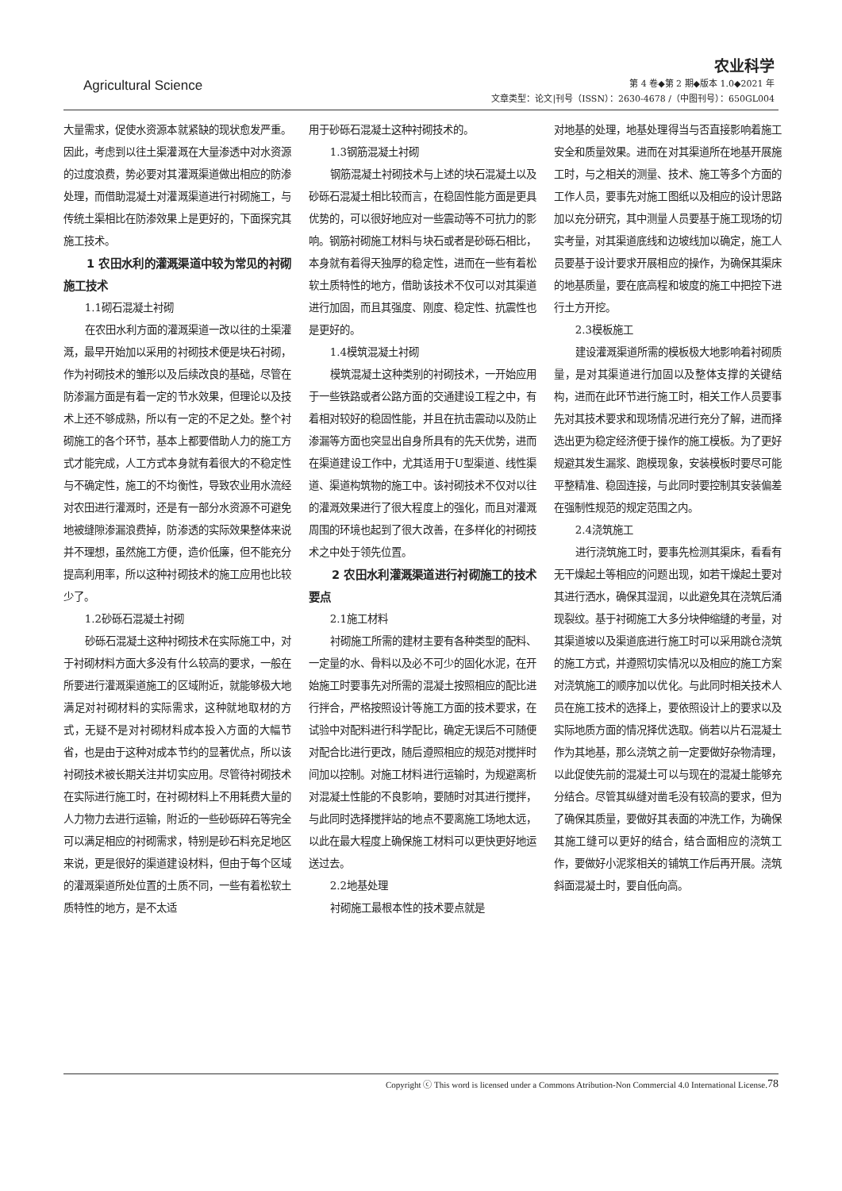Agricultural Science
农业科学
第 4 卷◆第 2 期◆版本 1.0◆2021 年
文章类型：论文|刊号（ISSN）：2630-4678 /（中图刊号）：650GL004
大量需求，促使水资源本就紧缺的现状愈发严重。因此，考虑到以往土渠灌溉在大量渗透中对水资源的过度浪费，势必要对其灌溉渠道做出相应的防渗处理，而借助混凝土对灌溉渠道进行衬砌施工，与传统土渠相比在防渗效果上是更好的，下面探究其施工技术。
1 农田水利的灌溉渠道中较为常见的衬砌施工技术
1.1砌石混凝土衬砌
在农田水利方面的灌溉渠道一改以往的土渠灌溉，最早开始加以采用的衬砌技术便是块石衬砌，作为衬砌技术的雏形以及后续改良的基础，尽管在防渗漏方面是有着一定的节水效果，但理论以及技术上还不够成熟，所以有一定的不足之处。整个衬砌施工的各个环节，基本上都要借助人力的施工方式才能完成，人工方式本身就有着很大的不稳定性与不确定性，施工的不均衡性，导致农业用水流经对农田进行灌溉时，还是有一部分水资源不可避免地被缝隙渗漏浪费掉，防渗透的实际效果整体来说并不理想，虽然施工方便，造价低廉，但不能充分提高利用率，所以这种衬砌技术的施工应用也比较少了。
1.2砂砾石混凝土衬砌
砂砾石混凝土这种衬砌技术在实际施工中，对于衬砌材料方面大多没有什么较高的要求，一般在所要进行灌溉渠道施工的区域附近，就能够极大地满足对衬砌材料的实际需求，这种就地取材的方式，无疑不是对衬砌材料成本投入方面的大幅节省，也是由于这种对成本节约的显著优点，所以该衬砌技术被长期关注并切实应用。尽管待衬砌技术在实际进行施工时，在衬砌材料上不用耗费大量的人力物力去进行运输，附近的一些砂砾碎石等完全可以满足相应的衬砌需求，特别是砂石料充足地区来说，更是很好的渠道建设材料，但由于每个区域的灌溉渠道所处位置的土质不同，一些有着松软土质特性的地方，是不太适
用于砂砾石混凝土这种衬砌技术的。
1.3钢筋混凝土衬砌
钢筋混凝土衬砌技术与上述的块石混凝土以及砂砾石混凝土相比较而言，在稳固性能方面是更具优势的，可以很好地应对一些震动等不可抗力的影响。钢筋衬砌施工材料与块石或者是砂砾石相比，本身就有着得天独厚的稳定性，进而在一些有着松软土质特性的地方，借助该技术不仅可以对其渠道进行加固，而且其强度、刚度、稳定性、抗震性也是更好的。
1.4模筑混凝土衬砌
模筑混凝土这种类别的衬砌技术，一开始应用于一些铁路或者公路方面的交通建设工程之中，有着相对较好的稳固性能，并且在抗击震动以及防止渗漏等方面也突显出自身所具有的先天优势，进而在渠道建设工作中，尤其适用于U型渠道、线性渠道、渠道构筑物的施工中。该衬砌技术不仅对以往的灌溉效果进行了很大程度上的强化，而且对灌溉周围的环境也起到了很大改善，在多样化的衬砌技术之中处于领先位置。
2 农田水利灌溉渠道进行衬砌施工的技术要点
2.1施工材料
衬砌施工所需的建材主要有各种类型的配料、一定量的水、骨料以及必不可少的固化水泥，在开始施工时要事先对所需的混凝土按照相应的配比进行拌合，严格按照设计等施工方面的技术要求，在试验中对配料进行科学配比，确定无误后不可随便对配合比进行更改，随后遵照相应的规范对搅拌时间加以控制。对施工材料进行运输时，为规避离析对混凝土性能的不良影响，要随时对其进行搅拌，与此同时选择搅拌站的地点不要离施工场地太远，以此在最大程度上确保施工材料可以更快更好地运送过去。
2.2地基处理
衬砌施工最根本性的技术要点就是
对地基的处理，地基处理得当与否直接影响着施工安全和质量效果。进而在对其渠道所在地基开展施工时，与之相关的测量、技术、施工等多个方面的工作人员，要事先对施工图纸以及相应的设计思路加以充分研究，其中测量人员要基于施工现场的切实考量，对其渠道底线和边坡线加以确定，施工人员要基于设计要求开展相应的操作，为确保其渠床的地基质量，要在底高程和坡度的施工中把控下进行土方开挖。
2.3模板施工
建设灌溉渠道所需的模板极大地影响着衬砌质量，是对其渠道进行加固以及整体支撑的关键结构，进而在此环节进行施工时，相关工作人员要事先对其技术要求和现场情况进行充分了解，进而择选出更为稳定经济便于操作的施工模板。为了更好规避其发生漏浆、跑模现象，安装模板时要尽可能平整精准、稳固连接，与此同时要控制其安装偏差在强制性规范的规定范围之内。
2.4浇筑施工
进行浇筑施工时，要事先检测其渠床，看看有无干燥起土等相应的问题出现，如若干燥起土要对其进行洒水，确保其湿润，以此避免其在浇筑后涌现裂纹。基于衬砌施工大多分块伸缩缝的考量，对其渠道坡以及渠道底进行施工时可以采用跳仓浇筑的施工方式，并遵照切实情况以及相应的施工方案对浇筑施工的顺序加以优化。与此同时相关技术人员在施工技术的选择上，要依照设计上的要求以及实际地质方面的情况择优选取。倘若以片石混凝土作为其地基，那么浇筑之前一定要做好杂物清理，以此促使先前的混凝土可以与现在的混凝土能够充分结合。尽管其纵缝对凿毛没有较高的要求，但为了确保其质量，要做好其表面的冲洗工作，为确保其施工缝可以更好的结合，结合面相应的浇筑工作，要做好小泥浆相关的铺筑工作后再开展。浇筑斜面混凝土时，要自低向高。
78 Copyright ⓒ This word is licensed under a Commons Atribution-Non Commercial 4.0 International License.